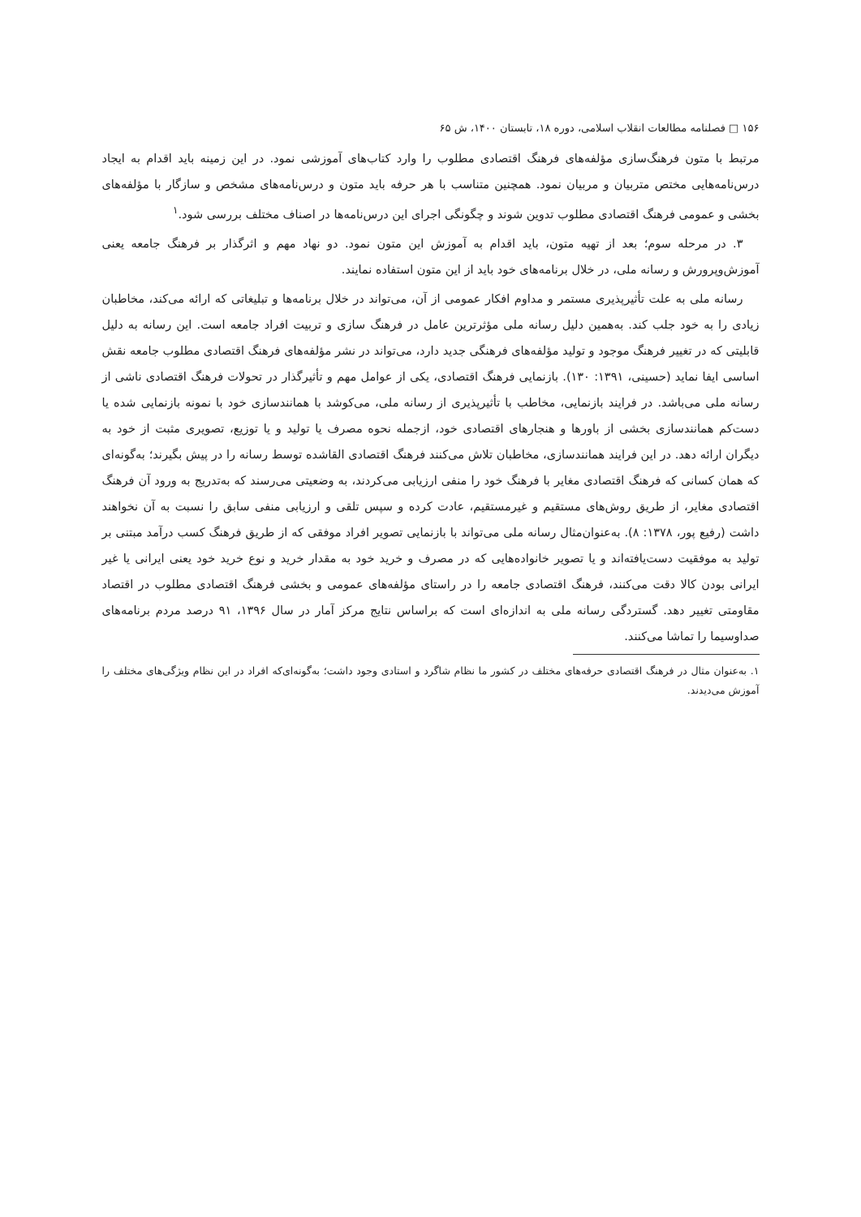۱۵۶ □ فصلنامه مطالعات انقلاب اسلامی، دوره ۱۸، تابستان ۱۴۰۰، ش ۶۵
مرتبط با متون فرهنگ‌سازی مؤلفه‌های فرهنگ اقتصادی مطلوب را وارد کتاب‌های آموزشی نمود. در این زمینه باید اقدام به ایجاد درس‌نامه‌هایی مختص متربیان و مربیان نمود. همچنین متناسب با هر حرفه باید متون و درس‌نامه‌های مشخص و سازگار با مؤلفه‌های بخشی و عمومی فرهنگ اقتصادی مطلوب تدوین شوند و چگونگی اجرای این درس‌نامه‌ها در اصناف مختلف بررسی شود.<sup>۱</sup>
۳. در مرحله سوم؛ بعد از تهیه متون، باید اقدام به آموزش این متون نمود. دو نهاد مهم و اثرگذار بر فرهنگ جامعه یعنی آموزش‌وپرورش و رسانه ملی، در خلال برنامه‌های خود باید از این متون استفاده نمایند.
رسانه ملی به علت تأثیرپذیری مستمر و مداوم افکار عمومی از آن، می‌تواند در خلال برنامه‌ها و تبلیغاتی که ارائه می‌کند، مخاطبان زیادی را به خود جلب کند. به‌همین دلیل رسانه ملی مؤثرترین عامل در فرهنگ سازی و تربیت افراد جامعه است. این رسانه به دلیل قابلیتی که در تغییر فرهنگ موجود و تولید مؤلفه‌های فرهنگی جدید دارد، می‌تواند در نشر مؤلفه‌های فرهنگ اقتصادی مطلوب جامعه نقش اساسی ایفا نماید (حسینی، ۱۳۹۱: ۱۳۰). بازنمایی فرهنگ اقتصادی، یکی از عوامل مهم و تأثیرگذار در تحولات فرهنگ اقتصادی ناشی از رسانه ملی می‌باشد. در فرایند بازنمایی، مخاطب با تأثیرپذیری از رسانه ملی، می‌کوشد با همانندسازی خود با نمونه بازنمایی شده یا دست‌کم همانندسازی بخشی از باورها و هنجارهای اقتصادی خود، ازجمله نحوه مصرف یا تولید و یا توزیع، تصویری مثبت از خود به دیگران ارائه دهد. در این فرایند همانندسازی، مخاطبان تلاش می‌کنند فرهنگ اقتصادی القاشده توسط رسانه را در پیش بگیرند؛ به‌گونه‌ای که همان کسانی که فرهنگ اقتصادی مغایر با فرهنگ خود را منفی ارزیابی می‌کردند، به وضعیتی می‌رسند که به‌تدریج به ورود آن فرهنگ اقتصادی مغایر، از طریق روش‌های مستقیم و غیرمستقیم، عادت کرده و سپس تلقی و ارزیابی منفی سابق را نسبت به آن نخواهند داشت (رفیع پور، ۱۳۷۸: ۸). به‌عنوان‌مثال رسانه ملی می‌تواند با بازنمایی تصویر افراد موفقی که از طریق فرهنگ کسب درآمد مبتنی بر تولید به موفقیت دست‌یافته‌اند و یا تصویر خانواده‌هایی که در مصرف و خرید خود به مقدار خرید و نوع خرید خود یعنی ایرانی یا غیر ایرانی بودن کالا دقت می‌کنند، فرهنگ اقتصادی جامعه را در راستای مؤلفه‌های عمومی و بخشی فرهنگ اقتصادی مطلوب در اقتصاد مقاومتی تغییر دهد. گستردگی رسانه ملی به اندازه‌ای است که براساس نتایج مرکز آمار در سال ۱۳۹۶، ۹۱ درصد مردم برنامه‌های صداوسیما را تماشا می‌کنند.
۱. به‌عنوان مثال در فرهنگ اقتصادی حرفه‌های مختلف در کشور ما نظام شاگرد و استادی وجود داشت؛ به‌گونه‌ای‌که افراد در این نظام ویژگی‌های مختلف را آموزش می‌دیدند.